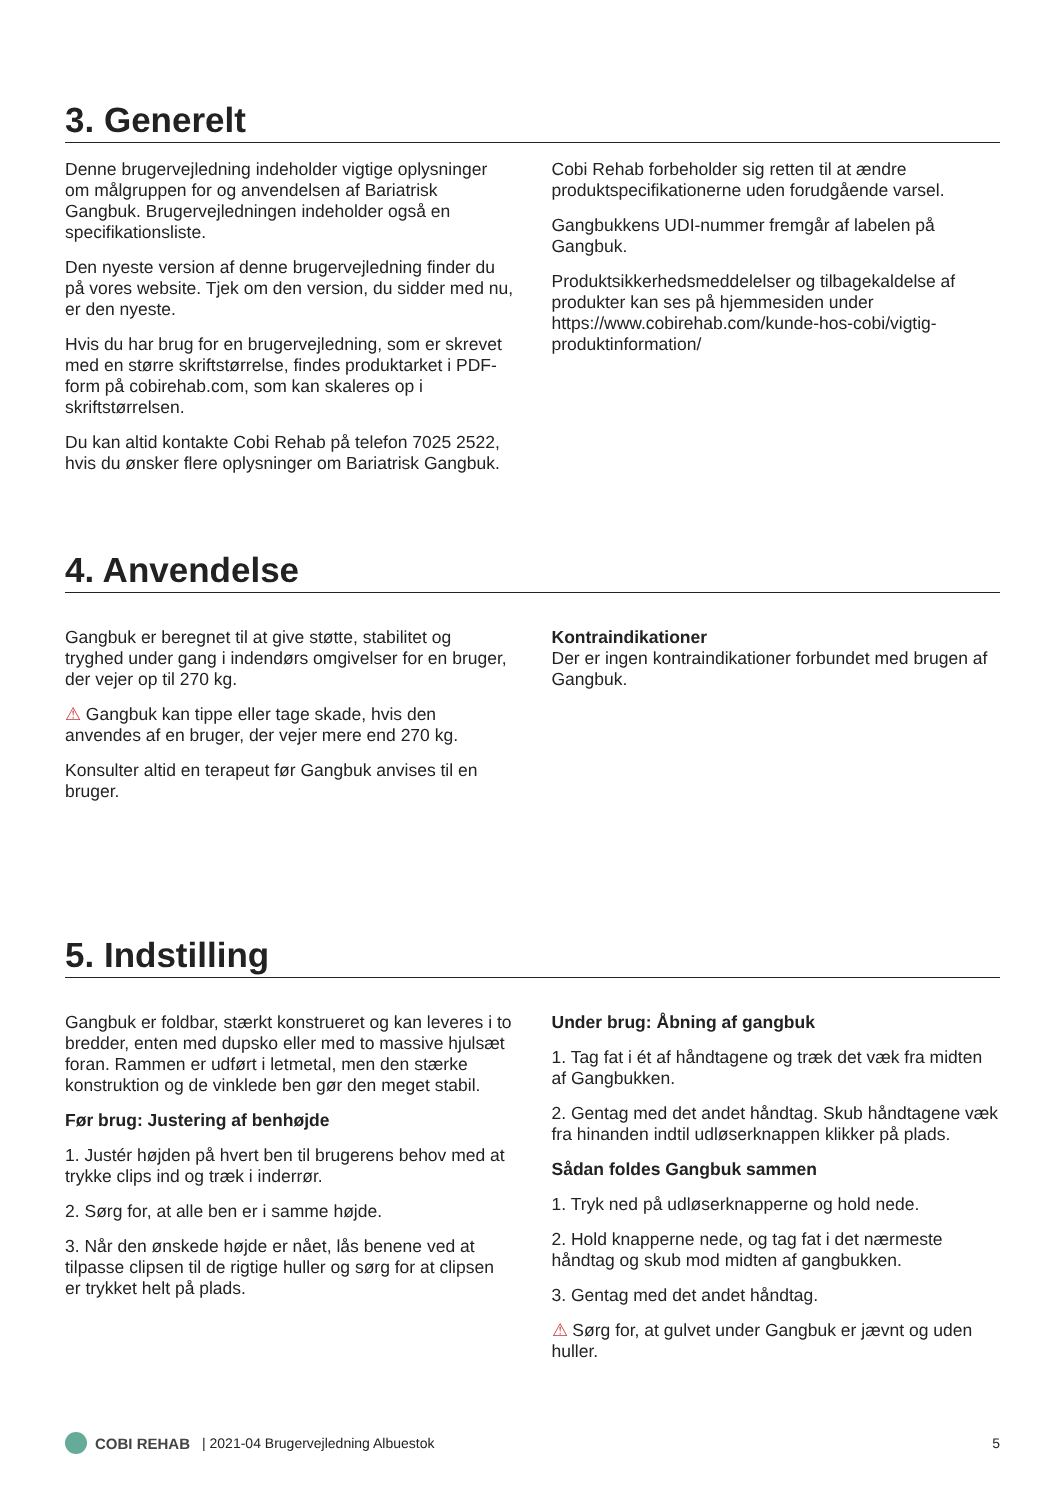3. Generelt
Denne brugervejledning indeholder vigtige oplysninger om målgruppen for og anvendelsen af Bariatrisk Gangbuk. Brugervejledningen indeholder også en specifikationsliste.
Den nyeste version af denne brugervejledning finder du på vores website. Tjek om den version, du sidder med nu, er den nyeste.
Hvis du har brug for en brugervejledning, som er skrevet med en større skriftstørrelse, findes produktarket i PDF-form på cobirehab.com, som kan skaleres op i skriftstørrelsen.
Du kan altid kontakte Cobi Rehab på telefon 7025 2522, hvis du ønsker flere oplysninger om Bariatrisk Gangbuk.
Cobi Rehab forbeholder sig retten til at ændre produktspecifikationerne uden forudgående varsel.
Gangbukkens UDI-nummer fremgår af labelen på Gangbuk.
Produktsikkerhedsmeddelelser og tilbagekaldelse af produkter kan ses på hjemmesiden under https://www.cobirehab.com/kunde-hos-cobi/vigtig-produktinformation/
4. Anvendelse
Gangbuk er beregnet til at give støtte, stabilitet og tryghed under gang i indendørs omgivelser for en bruger, der vejer op til 270 kg.
⚠ Gangbuk kan tippe eller tage skade, hvis den anvendes af en bruger, der vejer mere end 270 kg.
Konsulter altid en terapeut før Gangbuk anvises til en bruger.
Kontraindikationer
Der er ingen kontraindikationer forbundet med brugen af Gangbuk.
5. Indstilling
Gangbuk er foldbar, stærkt konstrueret og kan leveres i to bredder, enten med dupsko eller med to massive hjulsæt foran. Rammen er udført i letmetal, men den stærke konstruktion og de vinklede ben gør den meget stabil.
Før brug: Justering af benhøjde
1. Justér højden på hvert ben til brugerens behov med at trykke clips ind og træk i inderrør.
2. Sørg for, at alle ben er i samme højde.
3. Når den ønskede højde er nået, lås benene ved at tilpasse clipsen til de rigtige huller og sørg for at clipsen er trykket helt på plads.
Under brug: Åbning af gangbuk
1. Tag fat i ét af håndtagene og træk det væk fra midten af Gangbukken.
2. Gentag med det andet håndtag. Skub håndtagene væk fra hinanden indtil udløserknappen klikker på plads.
Sådan foldes Gangbuk sammen
1. Tryk ned på udløserknapperne og hold nede.
2. Hold knapperne nede, og tag fat i det nærmeste håndtag og skub mod midten af gangbukken.
3. Gentag med det andet håndtag.
⚠ Sørg for, at gulvet under Gangbuk er jævnt og uden huller.
COBI REHAB | 2021-04 Brugervejledning Albuestok 5